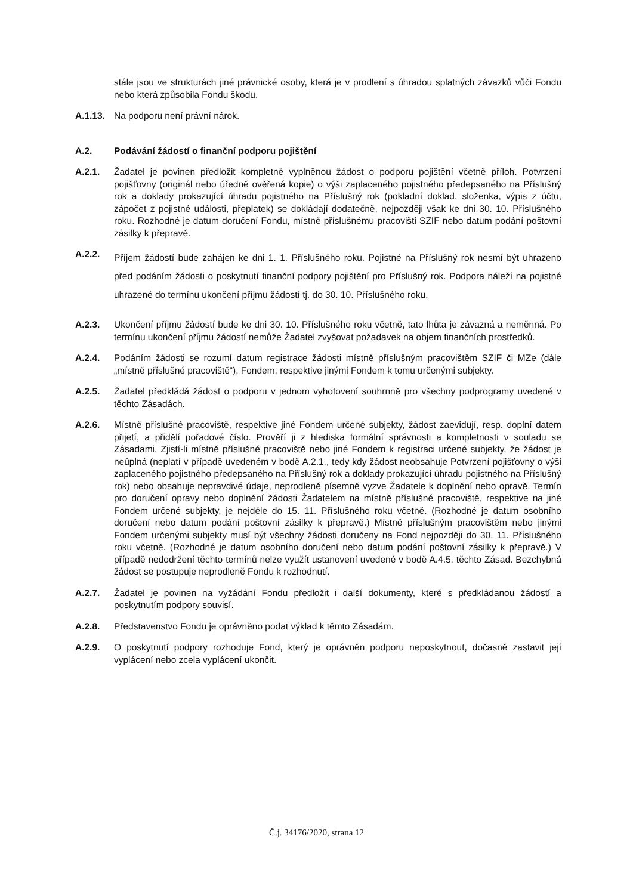stále jsou ve strukturách jiné právnické osoby, která je v prodlení s úhradou splatných závazků vůči Fondu nebo která způsobila Fondu škodu.
A.1.13.
Na podporu není právní nárok.
A.2. Podávání žádostí o finanční podporu pojištění
A.2.1. Žadatel je povinen předložit kompletně vyplněnou žádost o podporu pojištění včetně příloh. Potvrzení pojišťovny (originál nebo úředně ověřená kopie) o výši zaplaceného pojistného předepsaného na Příslušný rok a doklady prokazující úhradu pojistného na Příslušný rok (pokladní doklad, složenka, výpis z účtu, zápočet z pojistné události, přeplatek) se dokládají dodatečně, nejpozději však ke dni 30. 10. Příslušného roku. Rozhodné je datum doručení Fondu, místně příslušnému pracovišti SZIF nebo datum podání poštovní zásilky k přepravě.
A.2.2.
Příjem žádostí bude zahájen ke dni 1. 1. Příslušného roku. Pojistné na Příslušný rok nesmí být uhrazeno před podáním žádosti o poskytnutí finanční podpory pojištění pro Příslušný rok. Podpora náleží na pojistné uhrazené do termínu ukončení příjmu žádostí tj. do 30. 10. Příslušného roku.
A.2.3. Ukončení příjmu žádostí bude ke dni 30. 10. Příslušného roku včetně, tato lhůta je závazná a neměnná. Po termínu ukončení příjmu žádostí nemůže Žadatel zvyšovat požadavek na objem finančních prostředků.
A.2.4. Podáním žádosti se rozumí datum registrace žádosti místně příslušným pracovištěm SZIF či MZe (dále „místně příslušné pracoviště“), Fondem, respektive jinými Fondem k tomu určenými subjekty.
A.2.5. Žadatel předkládá žádost o podporu v jednom vyhotovení souhrnně pro všechny podprogramy uvedené v těchto Zásadách.
A.2.6. Místně příslušné pracoviště, respektive jiné Fondem určené subjekty, žádost zaevidují, resp. doplní datem přijetí, a přidělí pořadové číslo. Prověří ji z hlediska formální správnosti a kompletnosti v souladu se Zásadami. Zjistí-li místně příslušné pracoviště nebo jiné Fondem k registraci určené subjekty, že žádost je neúplná (neplatí v případě uvedeném v bodě A.2.1., tedy kdy žádost neobsahuje Potvrzení pojišťovny o výši zaplaceného pojistného předepsaného na Příslušný rok a doklady prokazující úhradu pojistného na Příslušný rok) nebo obsahuje nepravdivé údaje, neprodleně písemně vyzve Žadatele k doplnění nebo opravě. Termín pro doručení opravy nebo doplnění žádosti Žadatelem na místně příslušné pracoviště, respektive na jiné Fondem určené subjekty, je nejdéle do 15. 11. Příslušného roku včetně. (Rozhodné je datum osobního doručení nebo datum podání poštovní zásilky k přepravě.) Místně příslušným pracovištěm nebo jinými Fondem určenými subjekty musí být všechny žádosti doručeny na Fond nejpozději do 30. 11. Příslušného roku včetně. (Rozhodné je datum osobního doručení nebo datum podání poštovní zásilky k přepravě.) V případě nedodržení těchto termínů nelze využít ustanovení uvedené v bodě A.4.5. těchto Zásad. Bezchybná žádost se postupuje neprodleně Fondu k rozhodnutí.
A.2.7. Žadatel je povinen na vyžádání Fondu předložit i další dokumenty, které s předkládanou žádostí a poskytnutím podpory souvisí.
A.2.8. Představenstvo Fondu je oprávněno podat výklad k těmto Zásadám.
A.2.9. O poskytnutí podpory rozhoduje Fond, který je oprávněn podporu neposkytnout, dočasně zastavit její vyplácení nebo zcela vyplácení ukončit.
Č.j. 34176/2020, strana 12